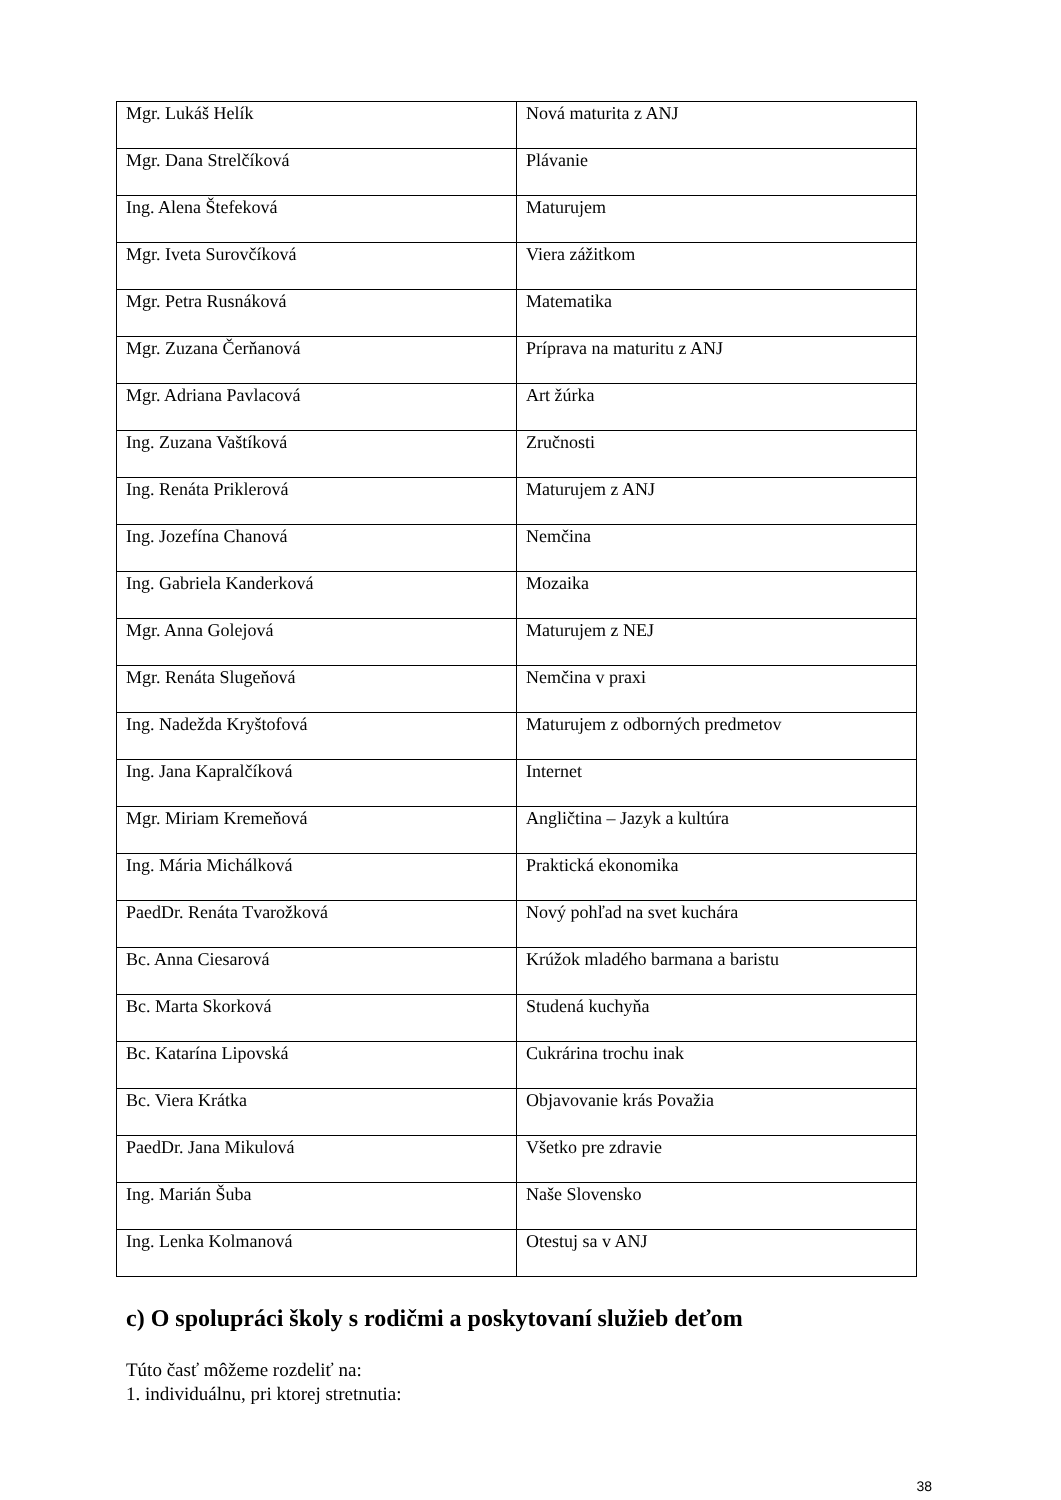| Mgr. Lukáš Helík | Nová maturita z ANJ |
| Mgr. Dana Strelčíková | Plávanie |
| Ing. Alena Štefeková | Maturujem |
| Mgr. Iveta Surovčíková | Viera zážitkom |
| Mgr. Petra Rusnáková | Matematika |
| Mgr. Zuzana Čerňanová | Príprava na maturitu z ANJ |
| Mgr. Adriana Pavlacová | Art žúrka |
| Ing. Zuzana Vaštíková | Zručnosti |
| Ing. Renáta Priklerová | Maturujem z ANJ |
| Ing. Jozefína Chanová | Nemčina |
| Ing. Gabriela Kanderková | Mozaika |
| Mgr. Anna Golejová | Maturujem z NEJ |
| Mgr. Renáta Slugeňová | Nemčina v praxi |
| Ing. Nadežda Kryštofová | Maturujem z odborných predmetov |
| Ing. Jana Kapralčíková | Internet |
| Mgr. Miriam Kremeňová | Angličtina – Jazyk a kultúra |
| Ing. Mária Michálková | Praktická ekonomika |
| PaedDr. Renáta Tvarožková | Nový pohľad na svet kuchára |
| Bc. Anna Ciesarová | Krúžok mladého barmana a baristu |
| Bc. Marta Skorková | Studená kuchyňa |
| Bc. Katarína Lipovská | Cukrárina trochu inak |
| Bc. Viera Krátka | Objavovanie krás Považia |
| PaedDr. Jana Mikulová | Všetko pre zdravie |
| Ing. Marián Šuba | Naše Slovensko |
| Ing. Lenka Kolmanová | Otestuj sa v ANJ |
c) O spolupráci školy s rodičmi a poskytovaní služieb deťom
Túto časť môžeme rozdeliť na:
1. individuálnu, pri ktorej stretnutia:
38